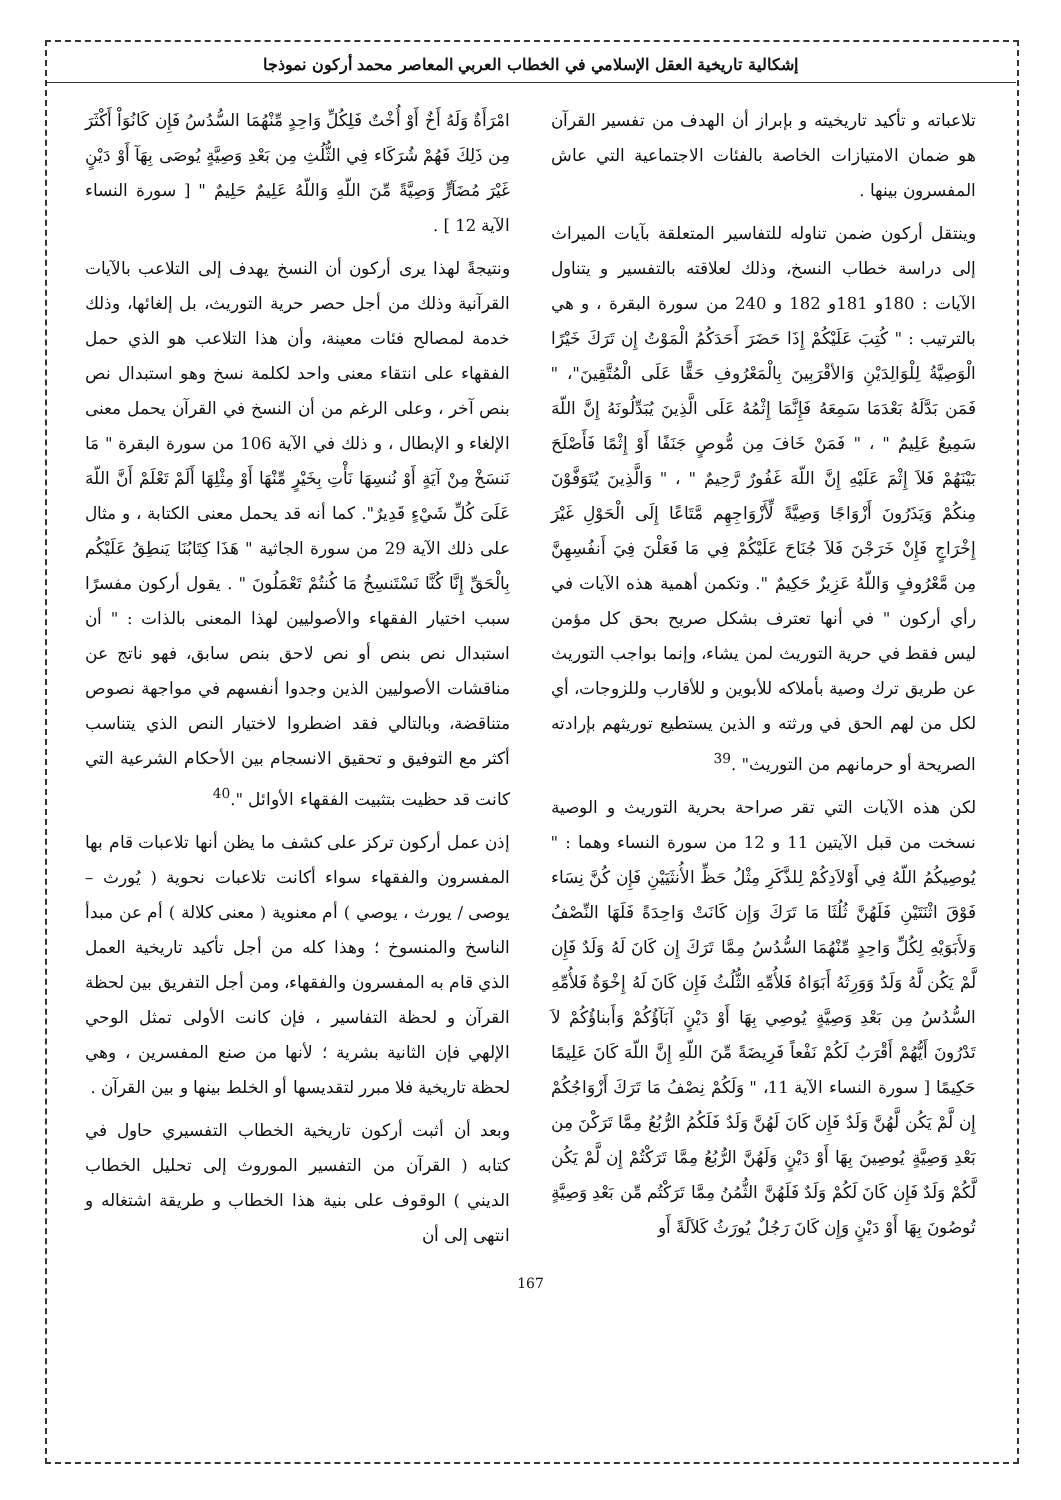إشكالية تاريخية العقل الإسلامي في الخطاب العربي المعاصر محمد أركون نموذجا
تلاعباته و تأكيد تاريخيته و بإبراز أن الهدف من تفسير القرآن هو ضمان الامتيازات الخاصة بالفئات الاجتماعية التي عاش المفسرون بينها .
وينتقل أركون ضمن تناوله للتفاسير المتعلقة بآيات الميراث إلى دراسة خطاب النسخ، وذلك لعلاقته بالتفسير و يتناول الآيات : 180و 181و 182 و 240 من سورة البقرة ، و هي بالترتيب : " كُتِبَ عَلَيْكُمْ إِذَا حَضَرَ أَحَدَكُمُ الْمَوْتُ إِن تَرَكَ خَيْرًا الْوَصِيَّةُ لِلْوَالِدَيْنِ وَالأقْرَبِينَ بِالْمَعْرُوفِ حَقًّا عَلَى الْمُتَّقِينَ"، " فَمَن بَدَّلَهُ بَعْدَمَا سَمِعَهُ فَإِنَّمَا إِثْمُهُ عَلَى الَّذِينَ يُبَدِّلُونَهُ إِنَّ اللّهَ سَمِيعٌ عَلِيمٌ " ، " فَمَنْ خَافَ مِن مُّوصٍ جَنَفًا أَوْ إِثْمًا فَأَصْلَحَ بَيْنَهُمْ فَلاَ إِثْمَ عَلَيْهِ إِنَّ اللّهَ غَفُورٌ رَّحِيمٌ " ، " وَالَّذِينَ يُتَوَفَّوْنَ مِنكُمْ وَيَذَرُونَ أَزْوَاجًا وَصِيَّةً لِّأَزْوَاجِهِم مَّتَاعًا إِلَى الْحَوْلِ غَيْرَ إِخْرَاجٍ فَإِنْ خَرَجْنَ فَلاَ جُنَاحَ عَلَيْكُمْ فِي مَا فَعَلْنَ فِيَ أَنفُسِهِنَّ مِن مَّعْرُوفٍ وَاللّهُ عَزِيزٌ حَكِيمٌ ". وتكمن أهمية هذه الآيات في رأي أركون " في أنها تعترف بشكل صريح بحق كل مؤمن ليس فقط في حرية التوريث لمن يشاء، وإنما بواجب التوريث عن طريق ترك وصية بأملاكه للأبوين و للأقارب وللزوجات، أي لكل من لهم الحق في ورثته و الذين يستطيع توريثهم بإرادته الصريحة أو حرمانهم من التوريث" .<sup>39</sup>
لكن هذه الآيات التي تقر صراحة بحرية التوريث و الوصية نسخت من قبل الآيتين 11 و 12 من سورة النساء وهما : " يُوصِيكُمُ اللّهُ فِي أَوْلاَدِكُمْ لِلذَّكَرِ مِثْلُ حَظِّ الأُنثَيَيْنِ فَإِن كُنَّ نِسَاء فَوْقَ اثْنَتَيْنِ فَلَهُنَّ ثُلُثَا مَا تَرَكَ وَإِن كَانَتْ وَاحِدَةً فَلَهَا النِّصْفُ وَلأَبَوَيْهِ لِكُلِّ وَاحِدٍ مِّنْهُمَا السُّدُسُ مِمَّا تَرَكَ إِن كَانَ لَهُ وَلَدٌ فَإِن لَّمْ يَكُن لَّهُ وَلَدٌ وَوَرِثَهُ أَبَوَاهُ فَلأُمِّهِ الثُّلُثُ فَإِن كَانَ لَهُ إِخْوَةٌ فَلأُمِّهِ السُّدُسُ مِن بَعْدِ وَصِيَّةٍ يُوصِي بِهَا أَوْ دَيْنٍ آبَآؤُكُمْ وَأَبناؤُكُمْ لاَ تَدْرُونَ أَيُّهُمْ أَقْرَبُ لَكُمْ نَفْعاً فَرِيضَةً مِّنَ اللّهِ إِنَّ اللّهَ كَانَ عَلِيمًا حَكِيمًا [ سورة النساء الآية 11، " وَلَكُمْ نِصْفُ مَا تَرَكَ أَزْوَاجُكُمْ إِن لَّمْ يَكُن لَّهُنَّ وَلَدٌ فَإِن كَانَ لَهُنَّ وَلَدٌ فَلَكُمُ الرُّبُعُ مِمَّا تَرَكْنَ مِن بَعْدِ وَصِيَّةٍ يُوصِينَ بِهَا أَوْ دَيْنٍ وَلَهُنَّ الرُّبُعُ مِمَّا تَرَكْتُمْ إِن لَّمْ يَكُن لَّكُمْ وَلَدٌ فَإِن كَانَ لَكُمْ وَلَدٌ فَلَهُنَّ الثُّمُنُ مِمَّا تَرَكْتُم مِّن بَعْدِ وَصِيَّةٍ تُوصُونَ بِهَا أَوْ دَيْنٍ وَإِن كَانَ رَجُلٌ يُورَثُ كَلاَلَةً أَو
امْرَأَةٌ وَلَهُ أَخٌ أَوْ أُخْتٌ فَلِكُلِّ وَاحِدٍ مِّنْهُمَا السُّدُسُ فَإِن كَانُوَاْ أَكْثَرَ مِن ذَلِكَ فَهُمْ شُرَكَاء فِي الثُّلُثِ مِن بَعْدِ وَصِيَّةٍ يُوصَى بِهَآ أَوْ دَيْنٍ غَيْرَ مُضَآرٍّ وَصِيَّةً مِّنَ اللّهِ وَاللّهُ عَلِيمٌ حَلِيمٌ " [ سورة النساء الآية 12 ] .
ونتيجةً لهذا يرى أركون أن النسخ يهدف إلى التلاعب بالآيات القرآنية وذلك من أجل حصر حرية التوريث، بل إلغائها، وذلك خدمة لمصالح فئات معينة، وأن هذا التلاعب هو الذي حمل الفقهاء على انتقاء معنى واحد لكلمة نسخ وهو استبدال نص بنص آخر ، وعلى الرغم من أن النسخ في القرآن يحمل معنى الإلغاء و الإبطال ، و ذلك في الآية 106 من سورة البقرة " مَا نَنسَخْ مِنْ آيَةٍ أَوْ نُنسِهَا نَأْتِ بِخَيْرٍ مِّنْهَا أَوْ مِثْلِهَا أَلَمْ تَعْلَمْ أَنَّ اللّهَ عَلَىَ كُلِّ شَيْءٍ قَدِيرٌ". كما أنه قد يحمل معنى الكتابة ، و مثال على ذلك الآية 29 من سورة الجاثية " هَذَا كِتَابُنَا يَنطِقُ عَلَيْكُم بِالْحَقِّ إِنَّا كُنَّا نَسْتَنسِخُ مَا كُنتُمْ تَعْمَلُونَ " . يقول أركون مفسرًا سبب اختيار الفقهاء والأصوليين لهذا المعنى بالذات : " أن استبدال نص بنص أو نص لاحق بنص سابق، فهو ناتج عن مناقشات الأصوليين الذين وجدوا أنفسهم في مواجهة نصوص متناقضة، وبالتالي فقد اضطروا لاختيار النص الذي يتناسب أكثر مع التوفيق و تحقيق الانسجام بين الأحكام الشرعية التي كانت قد حظيت بتثبيت الفقهاء الأوائل ".<sup>40</sup>
إذن عمل أركون تركز على كشف ما يظن أنها تلاعبات قام بها المفسرون والفقهاء سواء أكانت تلاعبات نحوية ( يُورث – يوصى / يورث ، يوصي ) أم معنوية ( معنى كلالة ) أم عن مبدأ الناسخ والمنسوخ ؛ وهذا كله من أجل تأكيد تاريخية العمل الذي قام به المفسرون والفقهاء، ومن أجل التفريق بين لحظة القرآن و لحظة التفاسير ، فإن كانت الأولى تمثل الوحي الإلهي فإن الثانية بشرية ؛ لأنها من صنع المفسرين ، وهي لحظة تاريخية فلا مبرر لتقديسها أو الخلط بينها و بين القرآن .
وبعد أن أثبت أركون تاريخية الخطاب التفسيري حاول في كتابه ( القرآن من التفسير الموروث إلى تحليل الخطاب الديني ) الوقوف على بنية هذا الخطاب و طريقة اشتغاله و انتهى إلى أن
167